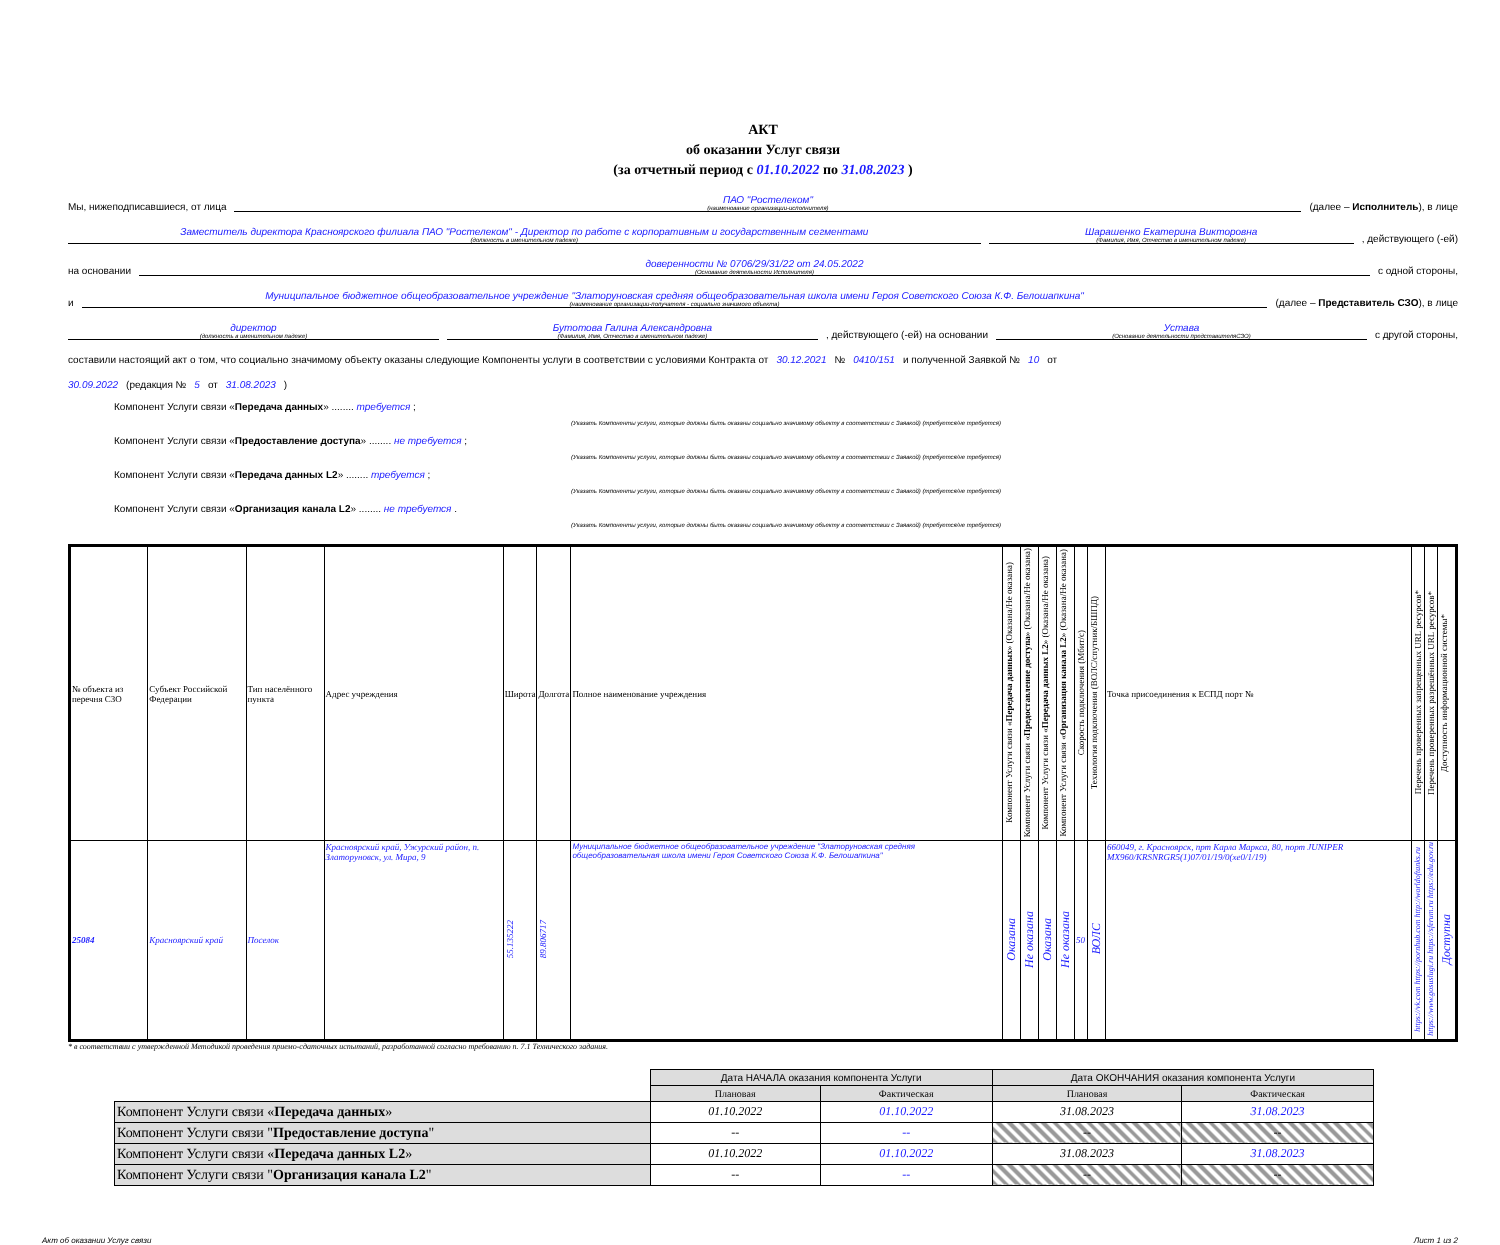АКТ
об оказании Услуг связи
(за отчетный период с 01.10.2022 по 31.08.2023 )
Мы, нижеподписавшиеся, от лица
ПАО "Ростелеком"
(наименование организации-исполнителя)
(далее – Исполнитель), в лице
Заместитель директора Красноярского филиала ПАО "Ростелеком" - Директор по работе с корпоративным и государственным сегментами
(должность в именительном падеже)
Шарашенко Екатерина Викторовна
(Фамилия, Имя, Отчество в именительном падеже)
, действующего (-ей)
на основании
доверенности № 0706/29/31/22 от 24.05.2022
(Основание деятельности Исполнителя)
с одной стороны,
и
Муниципальное бюджетное общеобразовательное учреждение "Златоруновская средняя общеобразовательная школа имени Героя Советского Союза К.Ф. Белошапкина"
(наименование организации-получателя - социально значимого объекта)
(далее – Представитель СЗО), в лице
директор
(должность в именительном падеже)
Бутотова Галина Александровна
(Фамилия, Имя, Отчество в именительном падеже)
, действующего (-ей) на основании
Устава
(Основание деятельности представителяСЗО)
с другой стороны,
составили настоящий акт о том, что социально значимому объекту оказаны следующие Компоненты услуги в соответствии с условиями Контракта от 30.12.2021 № 0410/151 и полученной Заявкой № 10 от
30.09.2022 (редакция № 5 от 31.08.2023)
Компонент Услуги связи «Передача данных» ........ требуется ;
(Указать Компоненты услуги, которые должны быть оказаны социально значимому объекту в соответствии с Заявкой) (требуется/не требуется)
Компонент Услуги связи «Предоставление доступа» ........ не требуется ;
(Указать Компоненты услуги, которые должны быть оказаны социально значимому объекту в соответствии с Заявкой) (требуется/не требуется)
Компонент Услуги связи «Передача данных L2» ........ требуется ;
(Указать Компоненты услуги, которые должны быть оказаны социально значимому объекту в соответствии с Заявкой) (требуется/не требуется)
Компонент Услуги связи «Организация канала L2» ........ не требуется .
(Указать Компоненты услуги, которые должны быть оказаны социально значимому объекту в соответствии с Заявкой) (требуется/не требуется)
| № объекта из перечня СЗО | Субъект Российской Федерации | Тип населённого пункта | Адрес учреждения | Широта | Долгота | Полное наименование учреждения | Компонент Услуги связи « Передача данных » (Оказана/Не оказана) | Компонент Услуги связи « Предоставление доступа » (Оказана/Не оказана) | Компонент Услуги связи « Передача данных L2 » (Оказана/Не оказана) | Компонент Услуги связи « Организация канала L2 » (Оказана/Не оказана) | Скорость подключения (Мбит/с) | Технология подключения (ВОЛС/спутник/БШПД) | Точка присоединения к ЕСПД порт № | Перечень проверенных запрещенных URL ресурсов* | Перечень проверенных разрешённых URL ресурсов* | Доступность информационной системы* |
| --- | --- | --- | --- | --- | --- | --- | --- | --- | --- | --- | --- | --- | --- | --- | --- | --- |
| 25084 | Красноярский край | Поселок | Красноярский край, Ужурский район, п. Златоруновск, ул. Мира, 9 | 55.135222 | 89.806717 | Муниципальное бюджетное общеобразовательное учреждение "Златоруновская средняя общеобразовательная школа имени Героя Советского Союза К.Ф. Белошапкина" | Оказана | Не оказана | Оказана | Не оказана | 50 | ВОЛС | 660049, г. Красноярск, прт Карла Маркса, 80, порт JUNIPER MX960/KRSNRGR5(1)07/01/19/0(xe0/1/19) | https://vk.com https://pornhub.com http://worldoftanks.ru | https://www.gosuslugi.ru https://sferum.ru https://edu.gov.ru | Доступна |
* в соответствии с утвержденной Методикой проведения приемо-сдаточных испытаний, разработанной согласно требованию п. 7.1 Технического задания.
| | Дата НАЧАЛА оказания компонента Услуги | | Дата ОКОНЧАНИЯ оказания компонента Услуги | |
| | Плановая | Фактическая | Плановая | Фактическая |
| Компонент Услуги связи « Передача данных » | 01.10.2022 | 01.10.2022 | 31.08.2023 | 31.08.2023 |
| Компонент Услуги связи " Предоставление доступа " | -- | -- | -- | -- |
| Компонент Услуги связи « Передача данных L2 » | 01.10.2022 | 01.10.2022 | 31.08.2023 | 31.08.2023 |
| Компонент Услуги связи " Организация канала L2 " | -- | -- | -- | -- |
Акт об оказании Услуг связи Лист 1 из 2